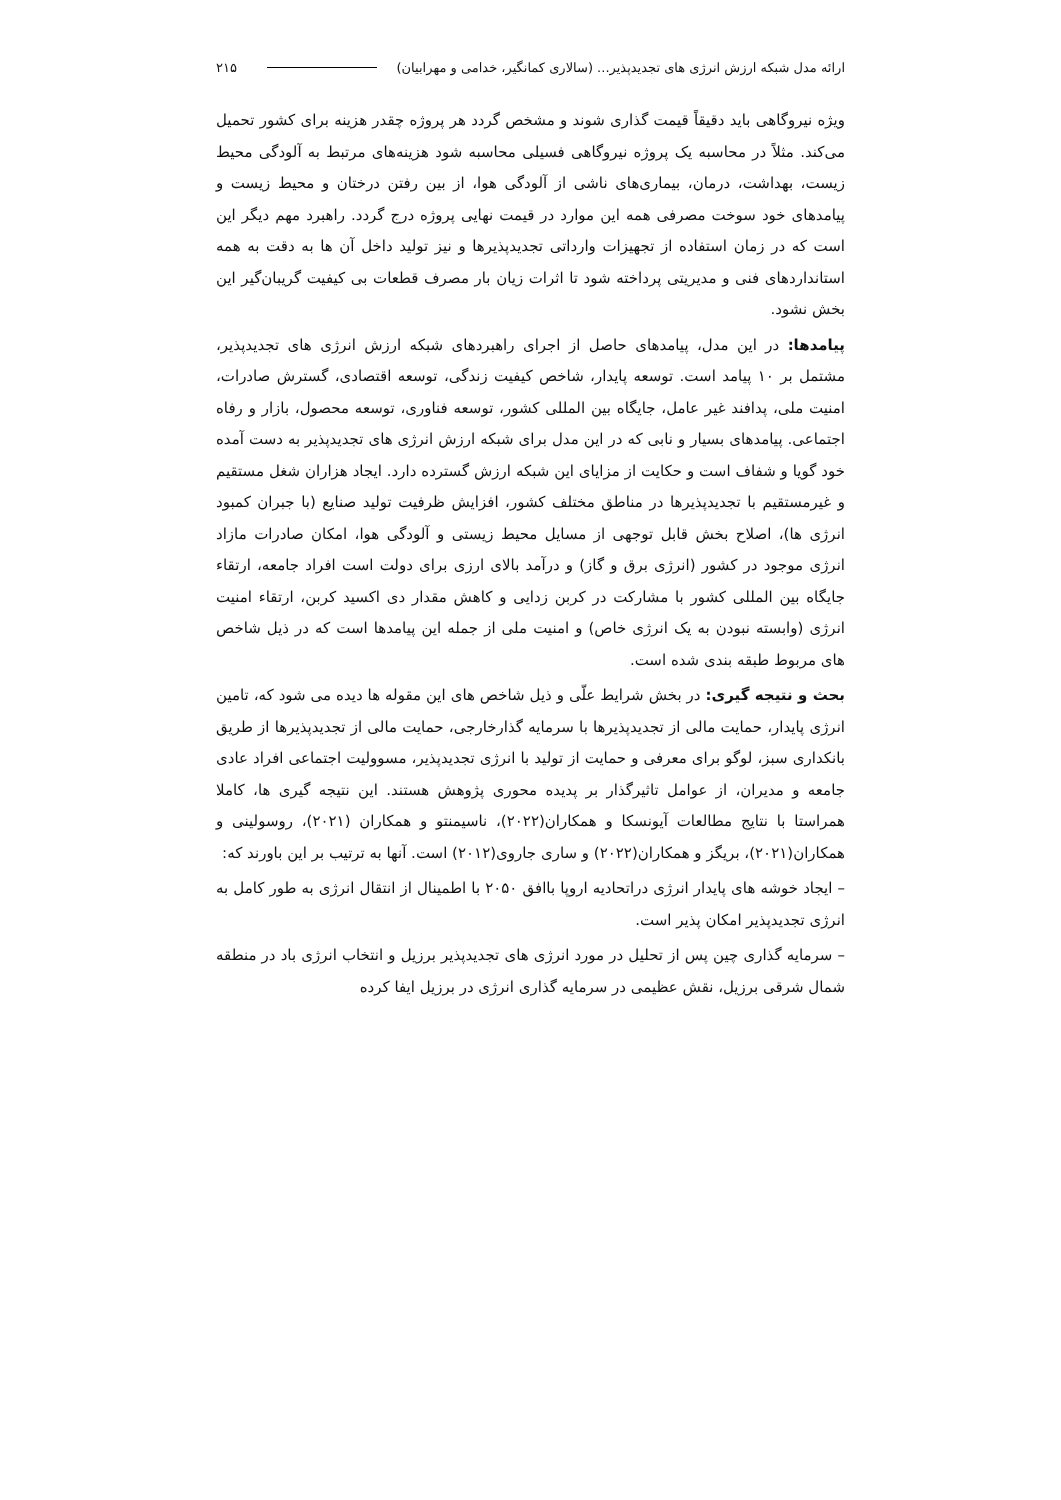ارائه مدل شبکه ارزش انرژی های تجدیدپذیر... (سالاری کمانگیر، خدامی و مهرابیان) ۲۱۵
ویژه نیروگاهی باید دقیقاً قیمت گذاری شوند و مشخص گردد هر پروژه چقدر هزینه برای کشور تحمیل می‌کند. مثلاً در محاسبه یک پروژه نیروگاهی فسیلی محاسبه شود هزینه‌های مرتبط به آلودگی محیط زیست، بهداشت، درمان، بیماری‌های ناشی از آلودگی هوا، از بین رفتن درختان و محیط زیست و پیامدهای خود سوخت مصرفی همه این موارد در قیمت نهایی پروژه درج گردد. راهبرد مهم دیگر این است که در زمان استفاده از تجهیزات وارداتی تجدیدپذیرها و نیز تولید داخل آن ها به دقت به همه استانداردهای فنی و مدیریتی پرداخته شود تا اثرات زیان بار مصرف قطعات بی کیفیت گریبان‌گیر این بخش نشود.
پیامدها: در این مدل، پیامدهای حاصل از اجرای راهبردهای شبکه ارزش انرژی های تجدیدپذیر، مشتمل بر ۱۰ پیامد است. توسعه پایدار، شاخص کیفیت زندگی، توسعه اقتصادی، گسترش صادرات، امنیت ملی، پدافند غیر عامل، جایگاه بین المللی کشور، توسعه فناوری، توسعه محصول، بازار و رفاه اجتماعی. پیامدهای بسیار و نابی که در این مدل برای شبکه ارزش انرژی های تجدیدپذیر به دست آمده خود گویا و شفاف است و حکایت از مزایای این شبکه ارزش گسترده دارد. ایجاد هزاران شغل مستقیم و غیرمستقیم با تجدیدپذیرها در مناطق مختلف کشور، افزایش ظرفیت تولید صنایع (با جبران کمبود انرژی ها)، اصلاح بخش قابل توجهی از مسایل محیط زیستی و آلودگی هوا، امکان صادرات مازاد انرژی موجود در کشور (انرژی برق و گاز) و درآمد بالای ارزی برای دولت است افراد جامعه، ارتقاء جایگاه بین المللی کشور با مشارکت در کربن زدایی و کاهش مقدار دی اکسید کربن، ارتقاء امنیت انرژی (وابسته نبودن به یک انرژی خاص) و امنیت ملی از جمله این پیامدها است که در ذیل شاخص های مربوط طبقه بندی شده است.
بحث و نتیجه گیری: در بخش شرایط علّی و ذیل شاخص های این مقوله ها دیده می شود که، تامین انرژی پایدار، حمایت مالی از تجدیدپذیرها با سرمایه گذارخارجی، حمایت مالی از تجدیدپذیرها از طریق بانکداری سبز، لوگو برای معرفی و حمایت از تولید با انرژی تجدیدپذیر، مسوولیت اجتماعی افراد عادی جامعه و مدیران، از عوامل تاثیرگذار بر پدیده محوری پژوهش هستند. این نتیجه گیری ها، کاملا همراستا با نتایج مطالعات آیونسکا و همکاران(۲۰۲۲)، ناسیمنتو و همکاران (۲۰۲۱)، روسولینی و همکاران(۲۰۲۱)، بریگز و همکاران(۲۰۲۲) و ساری جاروی(۲۰۱۲) است. آنها به ترتیب بر این باورند که:
– ایجاد خوشه های پایدار انرژی دراتحادیه اروپا باافق ۲۰۵۰ با اطمینال از انتقال انرژی به طور کامل به انرژی تجدیدپذیر امکان پذیر است.
– سرمایه گذاری چین پس از تحلیل در مورد انرژی های تجدیدپذیر برزیل و انتخاب انرژی باد در منطقه شمال شرقی برزیل، نقش عظیمی در سرمایه گذاری انرژی در برزیل ایفا کرده